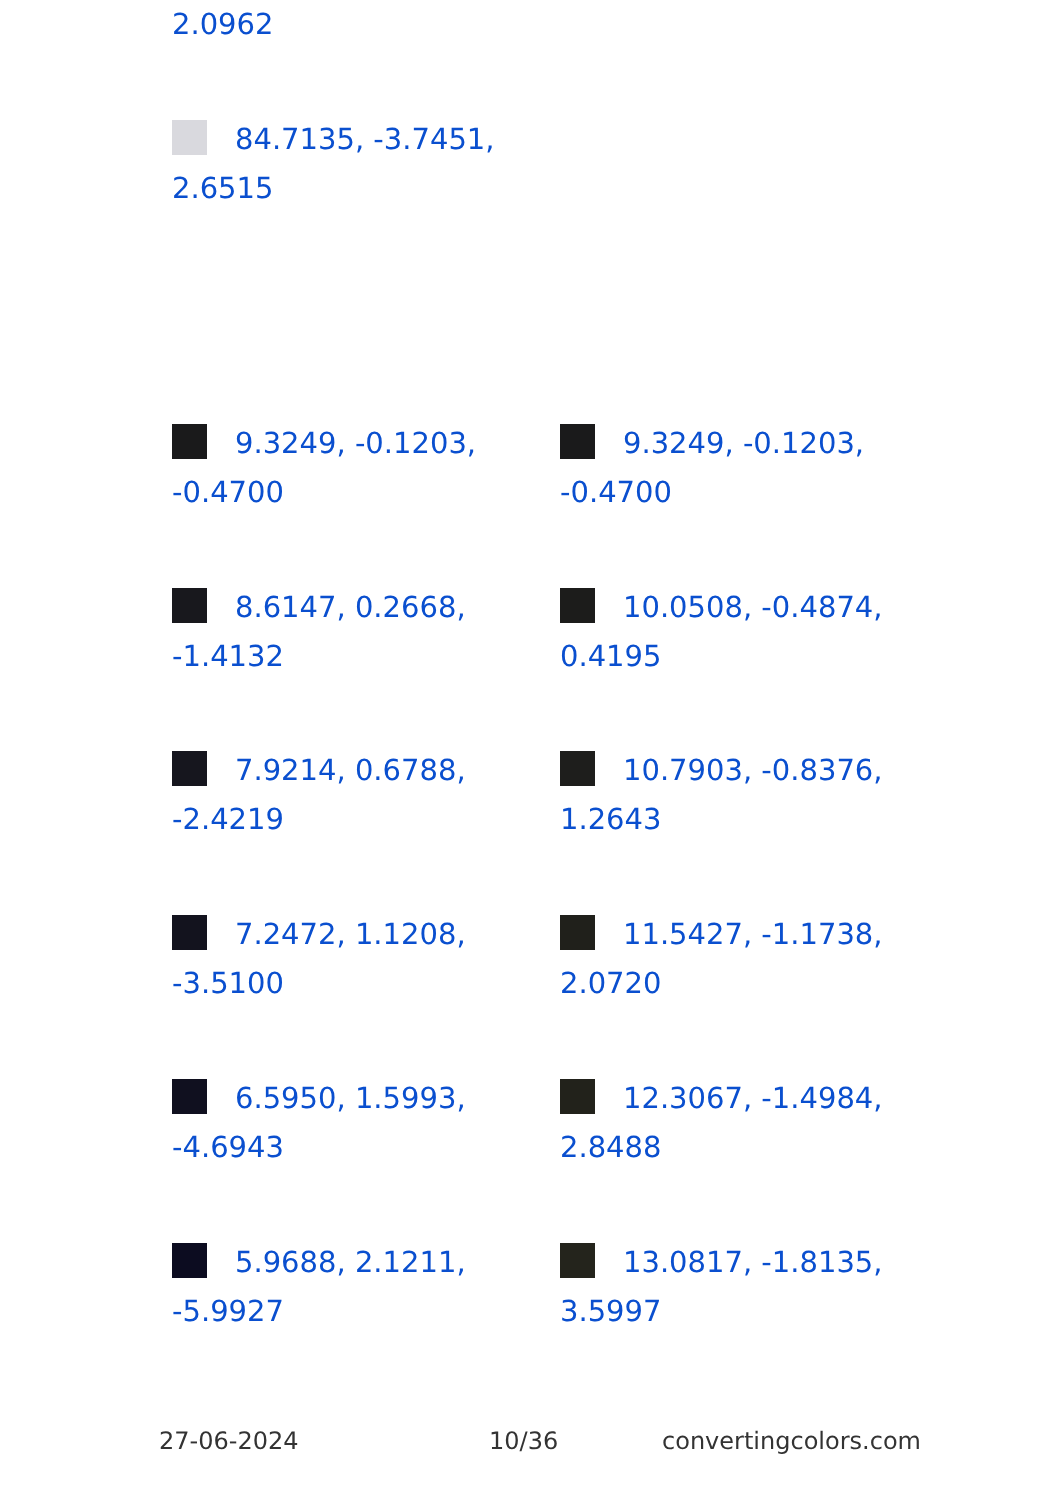2.0962
84.7135, -3.7451, 2.6515
9.3249, -0.1203, -0.4700
9.3249, -0.1203, -0.4700
8.6147, 0.2668, -1.4132
10.0508, -0.4874, 0.4195
7.9214, 0.6788, -2.4219
10.7903, -0.8376, 1.2643
7.2472, 1.1208, -3.5100
11.5427, -1.1738, 2.0720
6.5950, 1.5993, -4.6943
12.3067, -1.4984, 2.8488
5.9688, 2.1211, -5.9927
13.0817, -1.8135, 3.5997
27-06-2024 10/36 convertingcolors.com